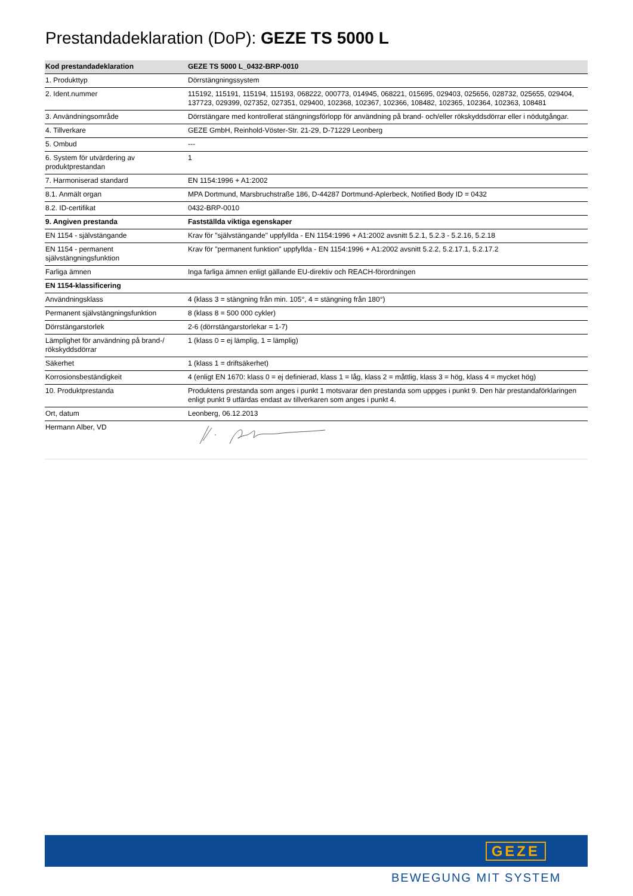Prestandadeklaration (DoP): GEZE TS 5000 L
| Kod prestandadeklaration | GEZE TS 5000 L_0432-BRP-0010 |
| --- | --- |
| 1. Produkttyp | Dörrstängningssystem |
| 2. Ident.nummer | 115192, 115191, 115194, 115193, 068222, 000773, 014945, 068221, 015695, 029403, 025656, 028732, 025655, 029404, 137723, 029399, 027352, 027351, 029400, 102368, 102367, 102366, 108482, 102365, 102364, 102363, 108481 |
| 3. Användningsområde | Dörrstängare med kontrollerat stängningsförlopp för användning på brand- och/eller rökskyddsdörrar eller i nödutgångar. |
| 4. Tillverkare | GEZE GmbH, Reinhold-Vöster-Str. 21-29, D-71229 Leonberg |
| 5. Ombud | --- |
| 6. System för utvärdering av produktprestandan | 1 |
| 7. Harmoniserad standard | EN 1154:1996 + A1:2002 |
| 8.1. Anmält organ | MPA Dortmund, Marsbruchstraße 186, D-44287 Dortmund-Aplerbeck, Notified Body ID = 0432 |
| 8.2. ID-certifikat | 0432-BRP-0010 |
| 9. Angiven prestanda | Fastställda viktiga egenskaper |
| EN 1154 - självstängande | Krav för "självstängande" uppfyllda - EN 1154:1996 + A1:2002 avsnitt 5.2.1, 5.2.3 - 5.2.16, 5.2.18 |
| EN 1154 - permanent självstängningsfunktion | Krav för "permanent funktion" uppfyllda - EN 1154:1996 + A1:2002 avsnitt 5.2.2, 5.2.17.1, 5.2.17.2 |
| Farliga ämnen | Inga farliga ämnen enligt gällande EU-direktiv och REACH-förordningen |
| EN 1154-klassificering | |
| Användningsklass | 4 (klass 3 = stängning från min. 105°, 4 = stängning från 180°) |
| Permanent självstängningsfunktion | 8 (klass 8 = 500 000 cykler) |
| Dörrstängarstorlek | 2-6 (dörrstängarstorlekar = 1-7) |
| Lämplighet för användning på brand-/ rökskyddsdörrar | 1 (klass 0 = ej lämplig, 1 = lämplig) |
| Säkerhet | 1 (klass 1 = driftsäkerhet) |
| Korrosionsbeständigkeit | 4 (enligt EN 1670: klass 0 = ej definierad, klass 1 = låg, klass 2 = måttlig, klass 3 = hög, klass 4 = mycket hög) |
| 10. Produktprestanda | Produktens prestanda som anges i punkt 1 motsvarar den prestanda som uppges i punkt 9. Den här prestandaförklaringen enligt punkt 9 utfärdas endast av tillverkaren som anges i punkt 4. |
| Ort, datum | Leonberg, 06.12.2013 |
| Hermann Alber, VD | |
GEZE
BEWEGUNG MIT SYSTEM